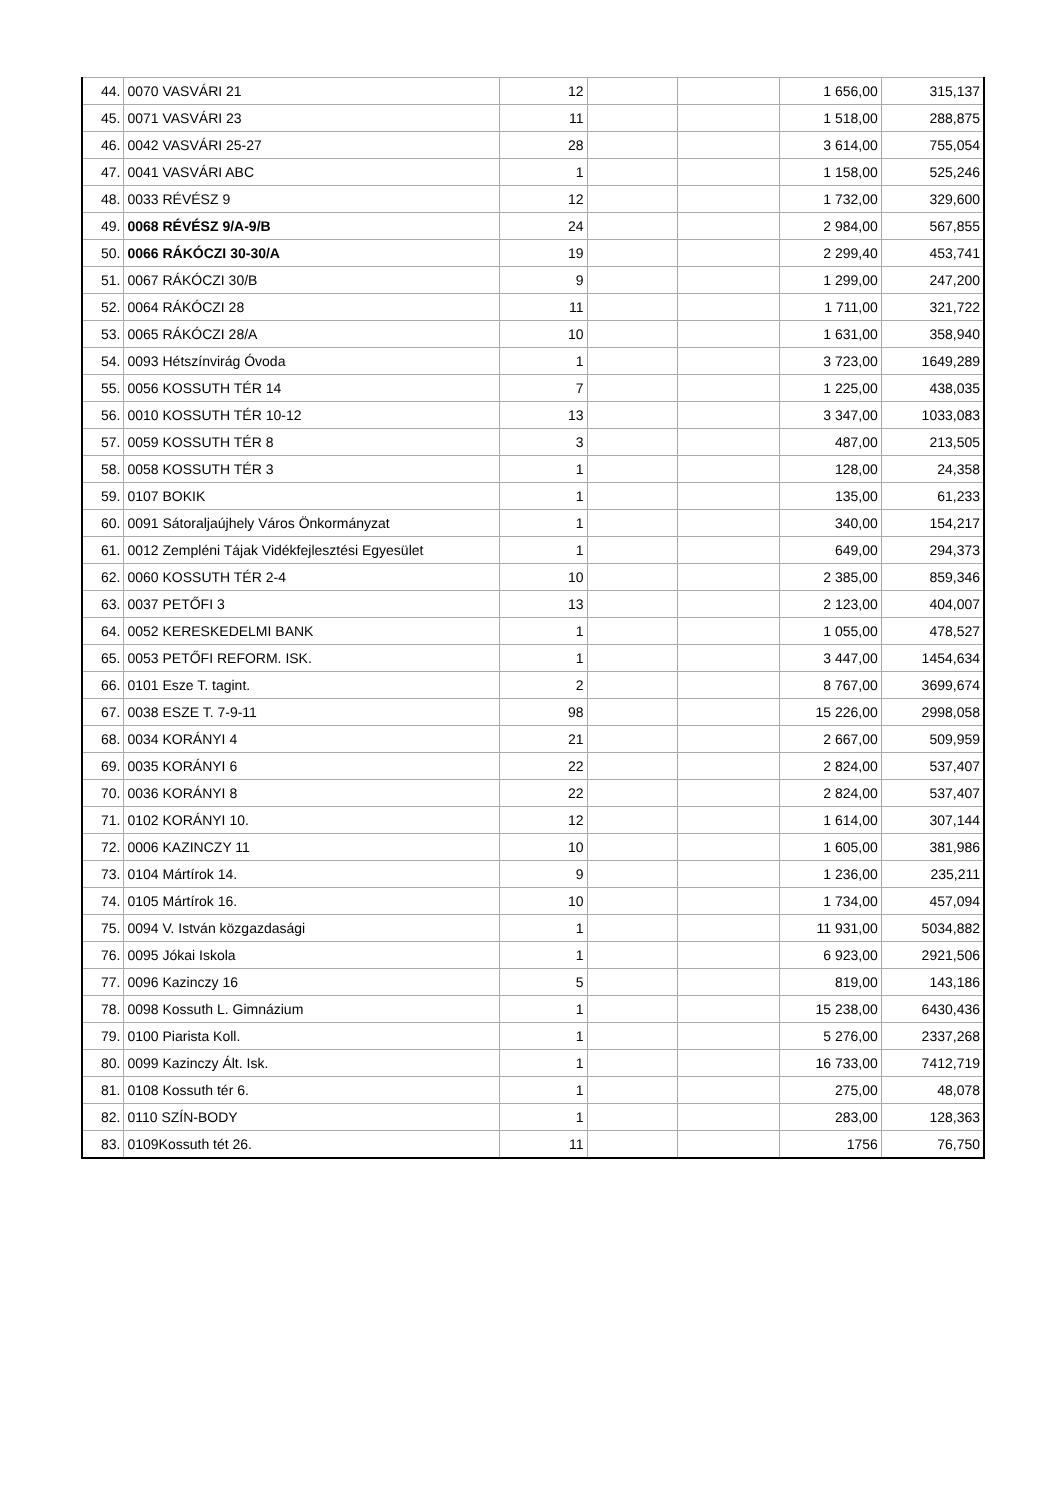| 44. | 0070 VASVÁRI 21 | 12 | | | 1 656,00 | 315,137 |
| 45. | 0071 VASVÁRI 23 | 11 | | | 1 518,00 | 288,875 |
| 46. | 0042 VASVÁRI 25-27 | 28 | | | 3 614,00 | 755,054 |
| 47. | 0041 VASVÁRI ABC | 1 | | | 1 158,00 | 525,246 |
| 48. | 0033 RÉVÉSZ 9 | 12 | | | 1 732,00 | 329,600 |
| 49. | 0068 RÉVÉSZ 9/A-9/B | 24 | | | 2 984,00 | 567,855 |
| 50. | 0066 RÁKÓCZI 30-30/A | 19 | | | 2 299,40 | 453,741 |
| 51. | 0067 RÁKÓCZI 30/B | 9 | | | 1 299,00 | 247,200 |
| 52. | 0064 RÁKÓCZI 28 | 11 | | | 1 711,00 | 321,722 |
| 53. | 0065 RÁKÓCZI 28/A | 10 | | | 1 631,00 | 358,940 |
| 54. | 0093 Hétszínvirág Óvoda | 1 | | | 3 723,00 | 1649,289 |
| 55. | 0056 KOSSUTH TÉR 14 | 7 | | | 1 225,00 | 438,035 |
| 56. | 0010 KOSSUTH TÉR 10-12 | 13 | | | 3 347,00 | 1033,083 |
| 57. | 0059 KOSSUTH TÉR 8 | 3 | | | 487,00 | 213,505 |
| 58. | 0058 KOSSUTH TÉR 3 | 1 | | | 128,00 | 24,358 |
| 59. | 0107 BOKIK | 1 | | | 135,00 | 61,233 |
| 60. | 0091 Sátoraljaújhely Város Önkormányzat | 1 | | | 340,00 | 154,217 |
| 61. | 0012 Zempléni Tájak Vidékfejlesztési Egyesület | 1 | | | 649,00 | 294,373 |
| 62. | 0060 KOSSUTH TÉR 2-4 | 10 | | | 2 385,00 | 859,346 |
| 63. | 0037 PETŐFI 3 | 13 | | | 2 123,00 | 404,007 |
| 64. | 0052 KERESKEDELMI BANK | 1 | | | 1 055,00 | 478,527 |
| 65. | 0053 PETŐFI REFORM. ISK. | 1 | | | 3 447,00 | 1454,634 |
| 66. | 0101 Esze T. tagint. | 2 | | | 8 767,00 | 3699,674 |
| 67. | 0038 ESZE T. 7-9-11 | 98 | | | 15 226,00 | 2998,058 |
| 68. | 0034 KORÁNYI 4 | 21 | | | 2 667,00 | 509,959 |
| 69. | 0035 KORÁNYI 6 | 22 | | | 2 824,00 | 537,407 |
| 70. | 0036 KORÁNYI 8 | 22 | | | 2 824,00 | 537,407 |
| 71. | 0102 KORÁNYI 10. | 12 | | | 1 614,00 | 307,144 |
| 72. | 0006 KAZINCZY 11 | 10 | | | 1 605,00 | 381,986 |
| 73. | 0104 Mártírok 14. | 9 | | | 1 236,00 | 235,211 |
| 74. | 0105 Mártírok 16. | 10 | | | 1 734,00 | 457,094 |
| 75. | 0094 V. István közgazdasági | 1 | | | 11 931,00 | 5034,882 |
| 76. | 0095 Jókai Iskola | 1 | | | 6 923,00 | 2921,506 |
| 77. | 0096 Kazinczy 16 | 5 | | | 819,00 | 143,186 |
| 78. | 0098 Kossuth L. Gimnázium | 1 | | | 15 238,00 | 6430,436 |
| 79. | 0100 Piarista Koll. | 1 | | | 5 276,00 | 2337,268 |
| 80. | 0099 Kazinczy Ált. Isk. | 1 | | | 16 733,00 | 7412,719 |
| 81. | 0108 Kossuth tér 6. | 1 | | | 275,00 | 48,078 |
| 82. | 0110 SZÍN-BODY | 1 | | | 283,00 | 128,363 |
| 83. | 0109Kossuth tét 26. | 11 | | | 1756 | 76,750 |